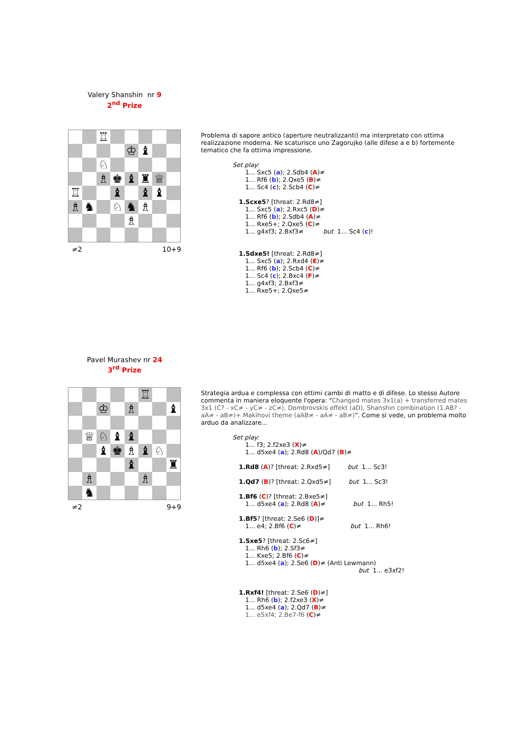Valery Shanshin nr 9
2<sup>nd</sup> Prize
♖
♔
♝
♘
♗
♚
♝
♜
♕
♖
♝
♝
♝
♗
♞
♘
♞
♗
♗
≠2 10+9
Problema di sapore antico (aperture neutralizzanti) ma interpretato con ottima realizzazione moderna. Ne scaturisce uno Zagorujko (alle difese a e b) fortemente tematico che fa ottima impressione.
Set play:
1... Sxc5 (a); 2.Sdb4 (A)≠
1... Rf6 (b); 2.Qxe5 (B)≠
1... Sc4 (c); 2.Scb4 (C)≠
1.Scxe5? [threat: 2.Rd8≠]
1... Sxc5 (a); 2.Rxc5 (D)≠
1... Rf6 (b); 2.Sdb4 (A)≠
1... Rxe5+; 2.Qxe5 (C)≠
1... g4xf3; 2.Bxf3≠ but 1... Sc4 (c)!
1.Sdxe5! [threat: 2.Rd8≠]
1... Sxc5 (a); 2.Rxd4 (E)≠
1... Rf6 (b); 2.Scb4 (C)≠
1... Sc4 (c); 2.Bxc4 (F)≠
1... g4xf3; 2.Bxf3≠
1... Rxe5+; 2.Qxe5≠
Pavel Murashev nr 24
3<sup>rd</sup> Prize
♖
♔
♗
♝
♕
♘
♝
♝
♝
♚
♗
♝
♘
♝
♜
♗
♗
♞
≠2 9+9
Strategia ardua e complessa con ottimi cambi di matto e di difese. Lo stesso Autore commenta in maniera eloquente l'opera: “Changed mates 3x1(a) + transferred mates 3x1 (C? - xC≠ - yC≠ - zC≠), Dombrovskis effekt (aD), Shanshin combination (1.AB? - aA≠ - aB≠)+ Makihovi theme (aAB≠ - aA≠ - aB≠)”. Come si vede, un problema molto arduo da analizzare...
Set play:
1... f3; 2.f2xe3 (X)≠
1... d5xe4 (a); 2.Rd8 (A)/Qd7 (B)≠
1.Rd8 (A)? [threat: 2.Rxd5≠] but 1... Sc3!
1.Qd7 (B)? [threat: 2.Qxd5≠] but 1... Sc3!
1.Bf6 (C)? [threat: 2.Bxe5≠]
1... d5xe4 (a); 2.Rd8 (A)≠ but 1... Rh5!
1.Bf5? [threat: 2.Se6 (D)]≠
1... e4; 2.Bf6 (C)≠ but 1... Rh6!
1.Sxe5? [threat: 2.Sc6≠]
1... Rh6 (b); 2.Sf3≠
1... Kxe5; 2.Bf6 (C)≠
1... d5xe4 (a); 2.Se6 (D)≠ (Anti Lewmann)
but 1... e3xf2!
1.Rxf4! [threat: 2.Se6 (D)≠]
1... Rh6 (b); 2.f2xe3 (X)≠
1... d5xe4 (a); 2.Qd7 (B)≠
1... e5xf4; 2.Be7-f6 (C)≠